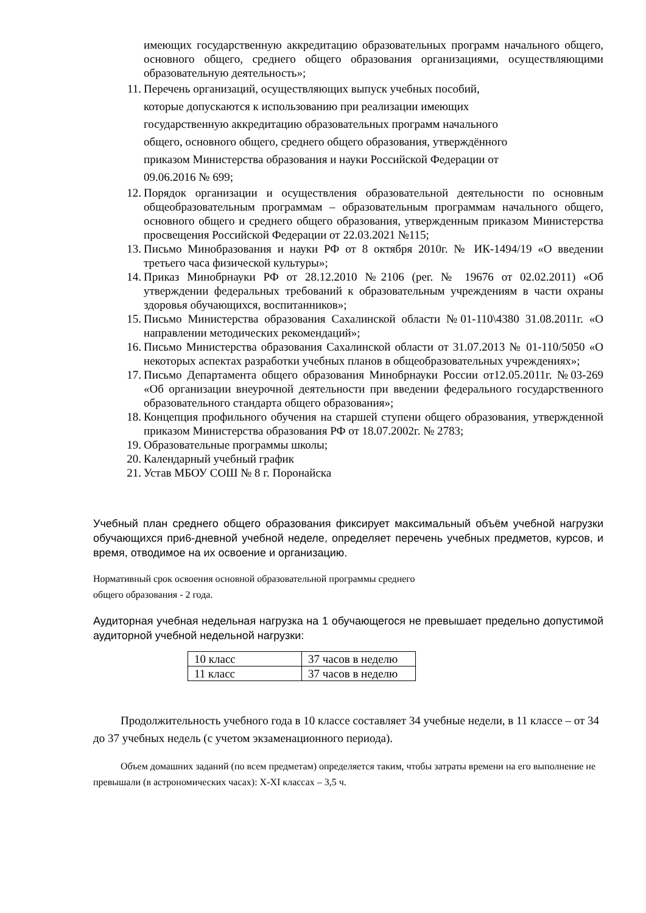имеющих государственную аккредитацию образовательных программ начального общего, основного общего, среднего общего образования организациями, осуществляющими образовательную деятельность»;
11. Перечень организаций, осуществляющих выпуск учебных пособий,
которые допускаются к использованию при реализации имеющих
государственную аккредитацию образовательных программ начального
общего, основного общего, среднего общего образования, утверждённого
приказом Министерства образования и науки Российской Федерации от
09.06.2016 № 699;
12. Порядок организации и осуществления образовательной деятельности по основным общеобразовательным программам – образовательным программам начального общего, основного общего и среднего общего образования, утвержденным приказом Министерства просвещения Российской Федерации от 22.03.2021 №115;
13. Письмо Минобразования и науки РФ от 8 октября 2010г. № ИК-1494/19 «О введении третьего часа физической культуры»;
14. Приказ Минобрнауки РФ от 28.12.2010 №2106 (рег. № 19676 от 02.02.2011) «Об утверждении федеральных требований к образовательным учреждениям в части охраны здоровья обучающихся, воспитанников»;
15. Письмо Министерства образования Сахалинской области №01-110\4380 31.08.2011г. «О направлении методических рекомендаций»;
16. Письмо Министерства образования Сахалинской области от 31.07.2013 № 01-110/5050 «О некоторых аспектах разработки учебных планов в общеобразовательных учреждениях»;
17. Письмо Департамента общего образования Минобрнауки России от12.05.2011г. №03-269 «Об организации внеурочной деятельности при введении федерального государственного образовательного стандарта общего образования»;
18. Концепция профильного обучения на старшей ступени общего образования, утвержденной приказом Министерства образования РФ от 18.07.2002г. № 2783;
19. Образовательные программы школы;
20. Календарный учебный график
21. Устав МБОУ СОШ № 8 г. Поронайска
Учебный план среднего общего образования фиксирует максимальный объём учебной нагрузки обучающихся при6-дневной учебной неделе, определяет перечень учебных предметов, курсов, и время, отводимое на их освоение и организацию.
Нормативный срок освоения основной образовательной программы среднего
общего образования - 2 года.
Аудиторная учебная недельная нагрузка на 1 обучающегося не превышает предельно допустимой аудиторной учебной недельной нагрузки:
| 10 класс | 37 часов в неделю |
| 11 класс | 37 часов в неделю |
Продолжительность учебного года в 10 классе составляет 34 учебные недели, в 11 классе – от 34 до 37 учебных недель (с учетом экзаменационного периода).
Объем домашних заданий (по всем предметам) определяется таким, чтобы затраты времени на его выполнение не превышали (в астрономических часах): X-XI классах – 3,5 ч.